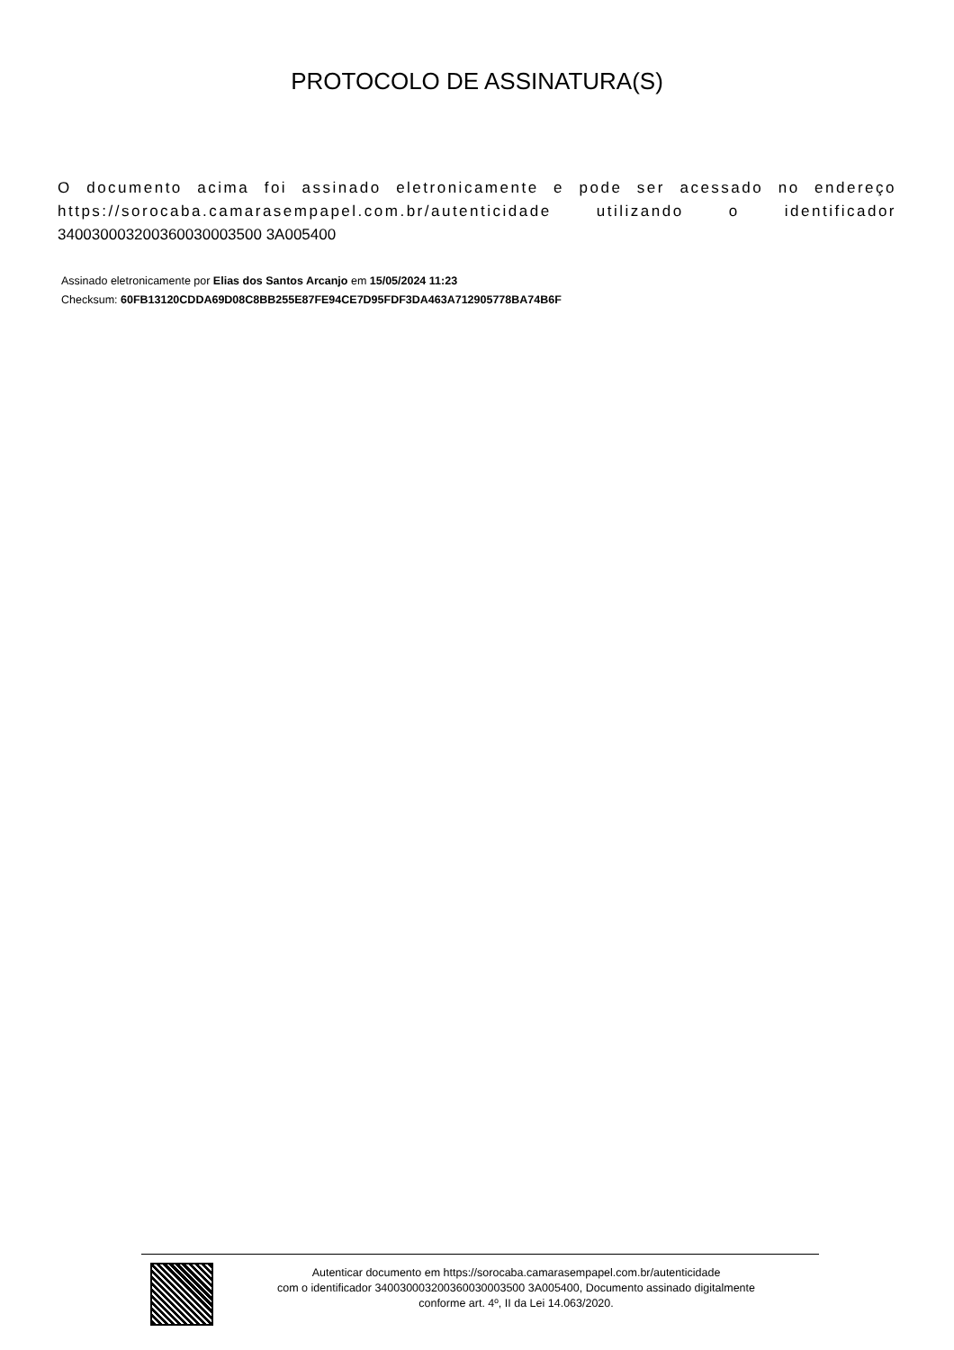PROTOCOLO DE ASSINATURA(S)
O documento acima foi assinado eletronicamente e pode ser acessado no endereço https://sorocaba.camarasempapel.com.br/autenticidade utilizando o identificador 340030003200360030003500 3A005400
Assinado eletronicamente por Elias dos Santos Arcanjo em 15/05/2024 11:23
Checksum: 60FB13120CDDA69D08C8BB255E87FE94CE7D95FDF3DA463A712905778BA74B6F
Autenticar documento em https://sorocaba.camarasempapel.com.br/autenticidade
com o identificador 340030003200360030003500 3A005400, Documento assinado digitalmente
conforme art. 4º, II da Lei 14.063/2020.